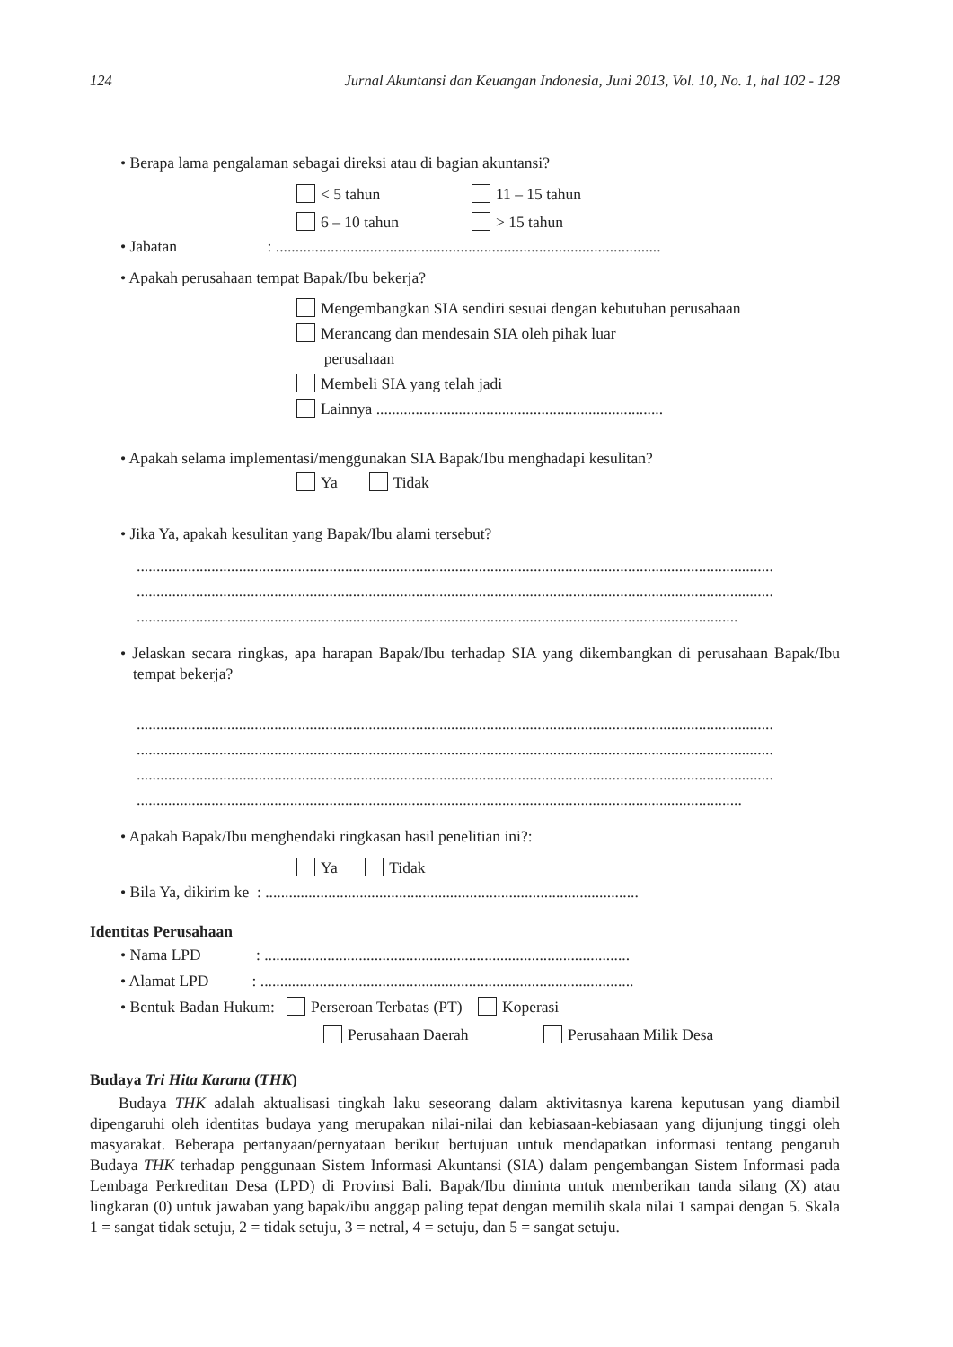124 Jurnal Akuntansi dan Keuangan Indonesia, Juni 2013, Vol. 10, No. 1, hal 102 - 128
• Berapa lama pengalaman sebagai direksi atau di bagian akuntansi?
< 5 tahun 11 – 15 tahun
6 – 10 tahun > 15 tahun
• Jabatan : ..................................................................................................
• Apakah perusahaan tempat Bapak/Ibu bekerja?
Mengembangkan SIA sendiri sesuai dengan kebutuhan perusahaan
Merancang dan mendesain SIA oleh pihak luar
perusahaan
Membeli SIA yang telah jadi
Lainnya .........................................................................
• Apakah selama implementasi/menggunakan SIA Bapak/Ibu menghadapi kesulitan?
Ya Tidak
• Jika Ya, apakah kesulitan yang Bapak/Ibu alami tersebut?
..................................................................................................................................................................
..................................................................................................................................................................
.........................................................................................................................................................
• Jelaskan secara ringkas, apa harapan Bapak/Ibu terhadap SIA yang dikembangkan di perusahaan Bapak/Ibu tempat bekerja?
..................................................................................................................................................................
..................................................................................................................................................................
..................................................................................................................................................................
..........................................................................................................................................................
• Apakah Bapak/Ibu menghendaki ringkasan hasil penelitian ini?:
Ya Tidak
• Bila Ya, dikirim ke : ...............................................................................................
Identitas Perusahaan
• Nama LPD : .............................................................................................
• Alamat LPD : ...............................................................................................
• Bentuk Badan Hukum: Perseroan Terbatas (PT) Koperasi
Perusahaan Daerah Perusahaan Milik Desa
Budaya Tri Hita Karana (THK)
Budaya THK adalah aktualisasi tingkah laku seseorang dalam aktivitasnya karena keputusan yang diambil dipengaruhi oleh identitas budaya yang merupakan nilai-nilai dan kebiasaan-kebiasaan yang dijunjung tinggi oleh masyarakat. Beberapa pertanyaan/pernyataan berikut bertujuan untuk mendapatkan informasi tentang pengaruh Budaya THK terhadap penggunaan Sistem Informasi Akuntansi (SIA) dalam pengembangan Sistem Informasi pada Lembaga Perkreditan Desa (LPD) di Provinsi Bali. Bapak/Ibu diminta untuk memberikan tanda silang (X) atau lingkaran (0) untuk jawaban yang bapak/ibu anggap paling tepat dengan memilih skala nilai 1 sampai dengan 5. Skala 1 = sangat tidak setuju, 2 = tidak setuju, 3 = netral, 4 = setuju, dan 5 = sangat setuju.